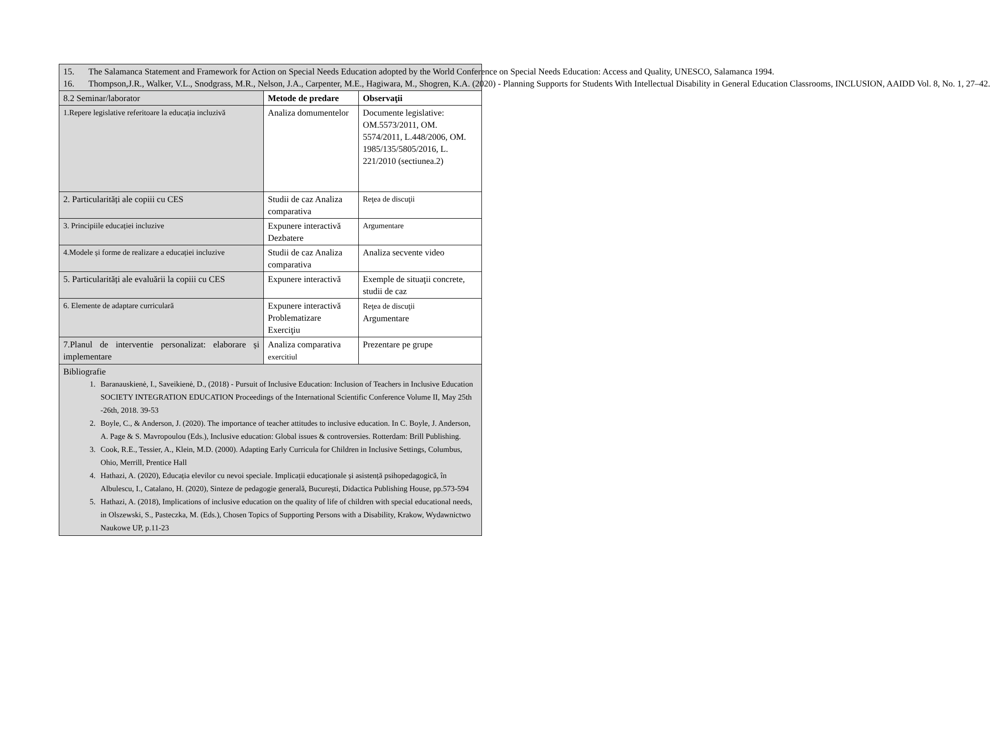| 15. The Salamanca Statement and Framework for Action on Special Needs Education adopted by the World Conference on Special Needs Education: Access and Quality, UNESCO, Salamanca 1994. 16. Thompson,J.R., Walker, V.L., Snodgrass, M.R., Nelson, J.A., Carpenter, M.E., Hagiwara, M., Shogren, K.A. (2020) - Planning Supports for Students With Intellectual Disability in General Education Classrooms, INCLUSION, AAIDD Vol. 8, No. 1, 27–42. | | |
| 8.2 Seminar/laborator | Metode de predare | Observaţii |
| 1.Repere legislative referitoare la educația incluzivă | Analiza domumentelor | Documente legislative: OM.5573/2011, OM. 5574/2011, L.448/2006, OM. 1985/135/5805/2016, L. 221/2010 (sectiunea.2) |
| 2. Particularități ale copiii cu CES | Studii de caz Analiza comparativa | Reţea de discuţii |
| 3. Principiile educației incluzive | Expunere interactivă Dezbatere | Argumentare |
| 4.Modele și forme de realizare a educației incluzive | Studii de caz Analiza comparativa | Analiza secvente video |
| 5. Particularități ale evaluării la copiii cu CES | Expunere interactivă | Exemple de situaţii concrete, studii de caz |
| 6. Elemente de adaptare curriculară | Expunere interactivă Problematizare Exerciţiu | Reţea de discuţii Argumentare |
| 7.Planul de interventie personalizat: elaborare și implementare | Analiza comparativa exercitiul | Prezentare pe grupe |
| Bibliografie 1. Baranauskienė, I., Saveikienė, D., (2018) - Pursuit of Inclusive Education: Inclusion of Teachers in Inclusive Education SOCIETY INTEGRATION EDUCATION Proceedings of the International Scientific Conference Volume II, May 25th -26th, 2018. 39-53 2. Boyle, C., & Anderson, J. (2020). The importance of teacher attitudes to inclusive education. In C. Boyle, J. Anderson, A. Page & S. Mavropoulou (Eds.), Inclusive education: Global issues & controversies. Rotterdam: Brill Publishing. 3. Cook, R.E., Tessier, A., Klein, M.D. (2000). Adapting Early Curricula for Children in Inclusive Settings, Columbus, Ohio, Merrill, Prentice Hall 4. Hathazi, A. (2020), Educația elevilor cu nevoi speciale. Implicații educaționale și asistență psihopedagogică, în Albulescu, I., Catalano, H. (2020), Sinteze de pedagogie generală, București, Didactica Publishing House, pp.573-594 5. Hathazi, A. (2018), Implications of inclusive education on the quality of life of children with special educational needs, in Olszewski, S., Pasteczka, M. (Eds.), Chosen Topics of Supporting Persons with a Disability, Krakow, Wydawnictwo Naukowe UP, p.11-23 | | |